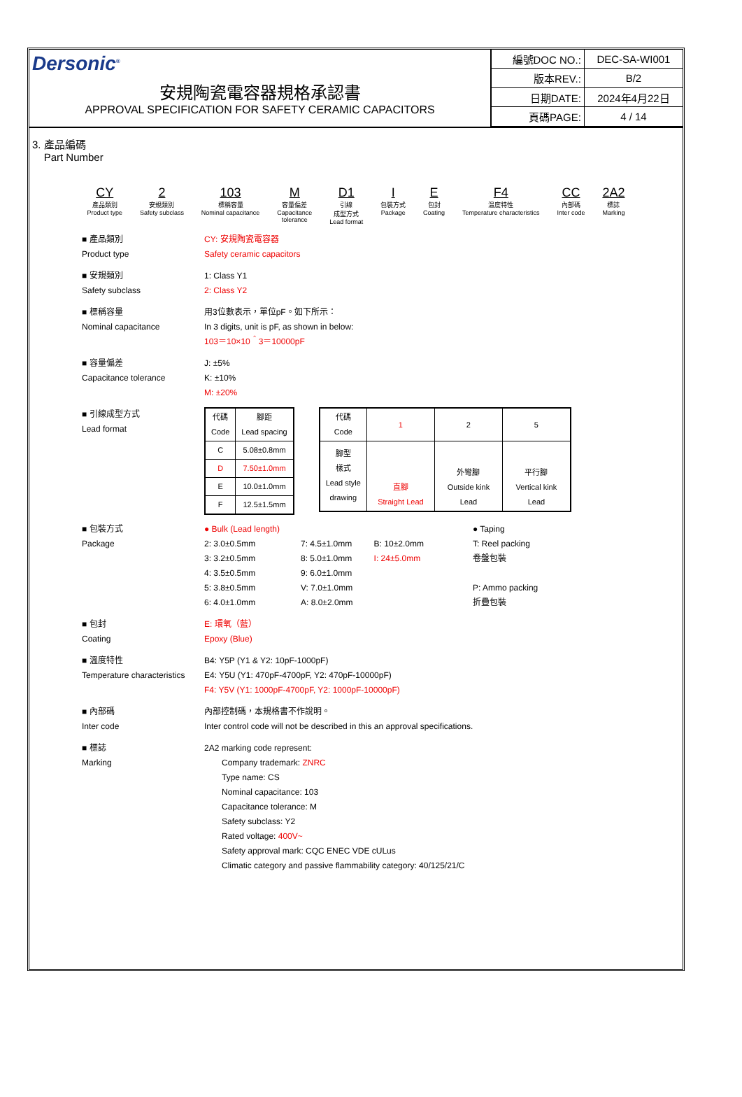Dersonic<sup>®</sup>
安規陶瓷電容器規格承認書
APPROVAL SPECIFICATION FOR SAFETY CERAMIC CAPACITORS
| 編號DOC NO.: | DEC-SA-WI001 |
| 版本REV.: | B/2 |
| 日期DATE: | 2024年4月22日 |
| 頁碼PAGE: | 4 / 14 |
3. 產品編碼
Part Number
CY
產品類別
Product type
2
安規類別
Safety subclass
103
標稱容量
Nominal capacitance
M容量偏差
Capacitance
tolerance
D1
引線
成型方式
Lead format
I包裝方式
Package
E包封
Coating
F4
溫度特性
Temperature characteristics
CC
內部碼
Inter code
2A2
標誌
Marking
■ 產品類別
Product type
CY: 安規陶瓷電容器
Safety ceramic capacitors
■ 安規類別
Safety subclass
1: Class Y1
2: Class Y2
■ 標稱容量
Nominal capacitance
用3位數表示，單位pF。如下所示：
In 3 digits, unit is pF, as shown in below:
103＝10×10＾3＝10000pF
■ 容量偏差
Capacitance tolerance
J: ±5%
K: ±10%
M: ±20%
■ 引線成型方式
Lead format
| 代碼 Code | 腳距 Lead spacing |
| --- | --- |
| C | 5.08±0.8mm |
| D | 7.50±1.0mm |
| E | 10.0±1.0mm |
| F | 12.5±1.5mm |
| 代碼 Code | 1 | 2 | 5 |
| 腳型 樣式 Lead style drawing | 直腳 Straight Lead | 外彎腳 Outside kink Lead | 平行腳 Vertical kink Lead |
■ 包裝方式
Package
● Bulk (Lead length)
2: 3.0±0.5mm
3: 3.2±0.5mm
4: 3.5±0.5mm
5: 3.8±0.5mm
6: 4.0±1.0mm
7: 4.5±1.0mm
8: 5.0±1.0mm
9: 6.0±1.0mm
V: 7.0±1.0mm
A: 8.0±2.0mm
B: 10±2.0mm
I: 24±5.0mm
● Taping
T: Reel packing
卷盤包裝
P: Ammo packing
折疊包裝
■ 包封
Coating
E: 環氧（藍）
Epoxy (Blue)
■ 溫度特性
Temperature characteristics
B4: Y5P (Y1 & Y2: 10pF-1000pF)
E4: Y5U (Y1: 470pF-4700pF, Y2: 470pF-10000pF)
F4: Y5V (Y1: 1000pF-4700pF, Y2: 1000pF-10000pF)
■ 內部碼
Inter code
內部控制碼，本規格書不作說明。
Inter control code will not be described in this an approval specifications.
■ 標誌
Marking
2A2 marking code represent:
Company trademark: ZNRC
Type name: CS
Nominal capacitance: 103
Capacitance tolerance: M
Safety subclass: Y2
Rated voltage: 400V~
Safety approval mark: CQC ENEC VDE cULus
Climatic category and passive flammability category: 40/125/21/C